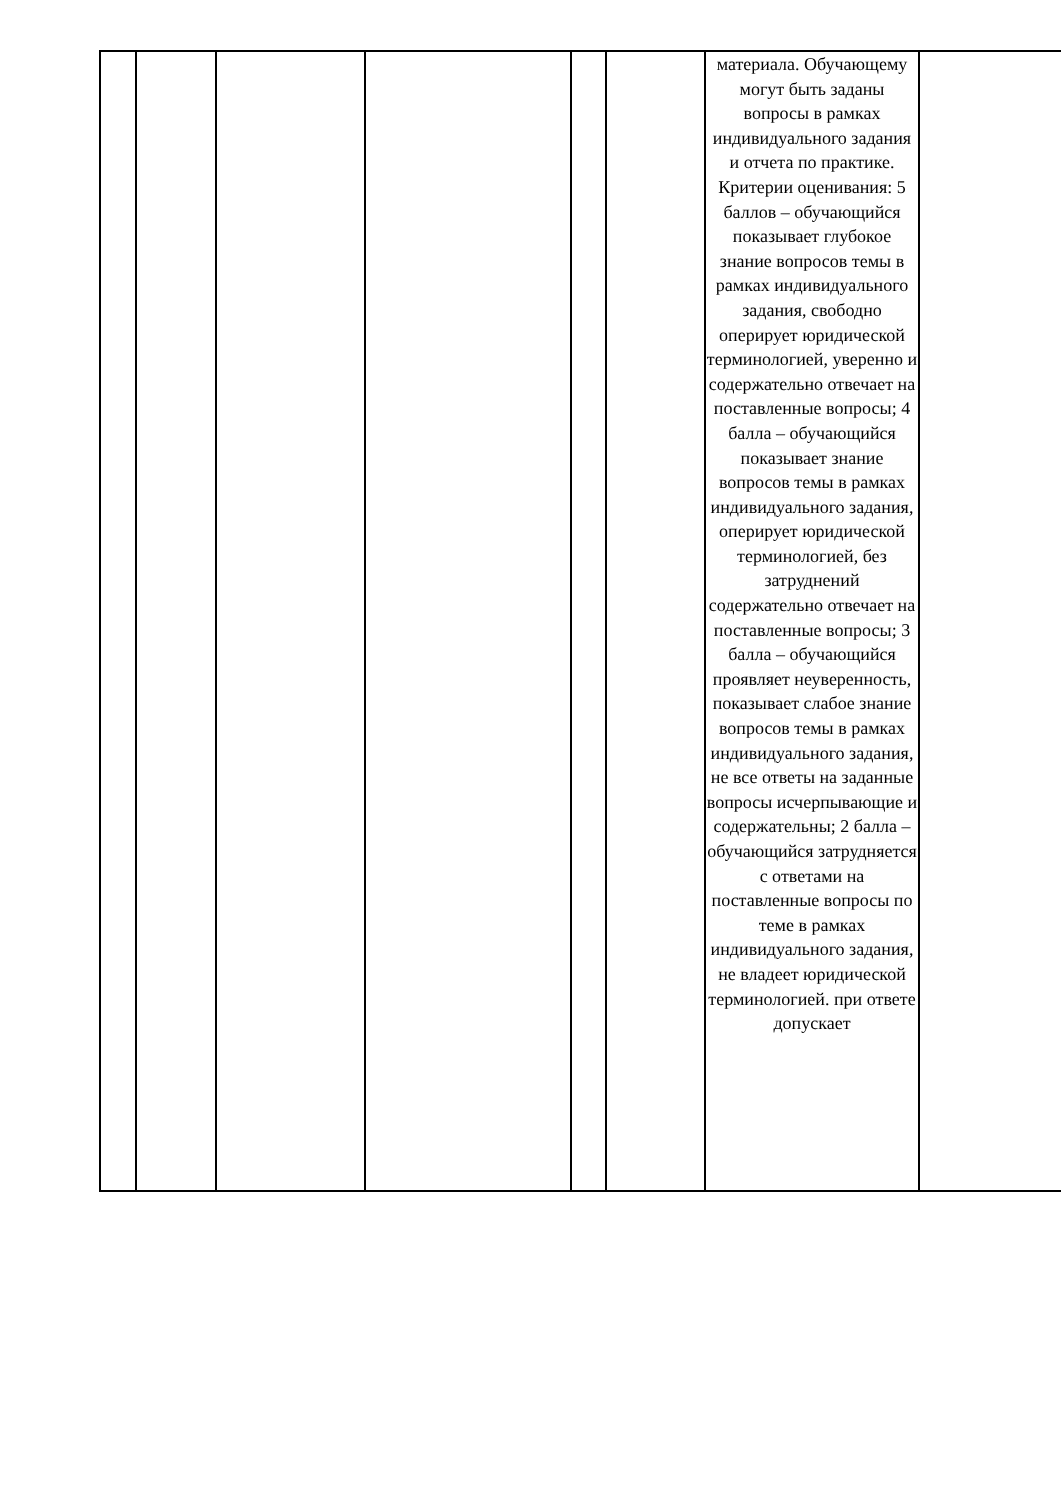| | | | | | | материала. Обучающему могут быть заданы вопросы в рамках индивидуального задания и отчета по практике. Критерии оценивания: 5 баллов – обучающийся показывает глубокое знание вопросов темы в рамках индивидуального задания, свободно оперирует юридической терминологией, уверенно и содержательно отвечает на поставленные вопросы; 4 балла – обучающийся показывает знание вопросов темы в рамках индивидуального задания, оперирует юридической терминологией, без затруднений содержательно отвечает на поставленные вопросы; 3 балла – обучающийся проявляет неуверенность, показывает слабое знание вопросов темы в рамках индивидуального задания, не все ответы на заданные вопросы исчерпывающие и содержательны; 2 балла – обучающийся затрудняется с ответами на поставленные вопросы по теме в рамках индивидуального задания, не владеет юридической терминологией. при ответе допускает | |